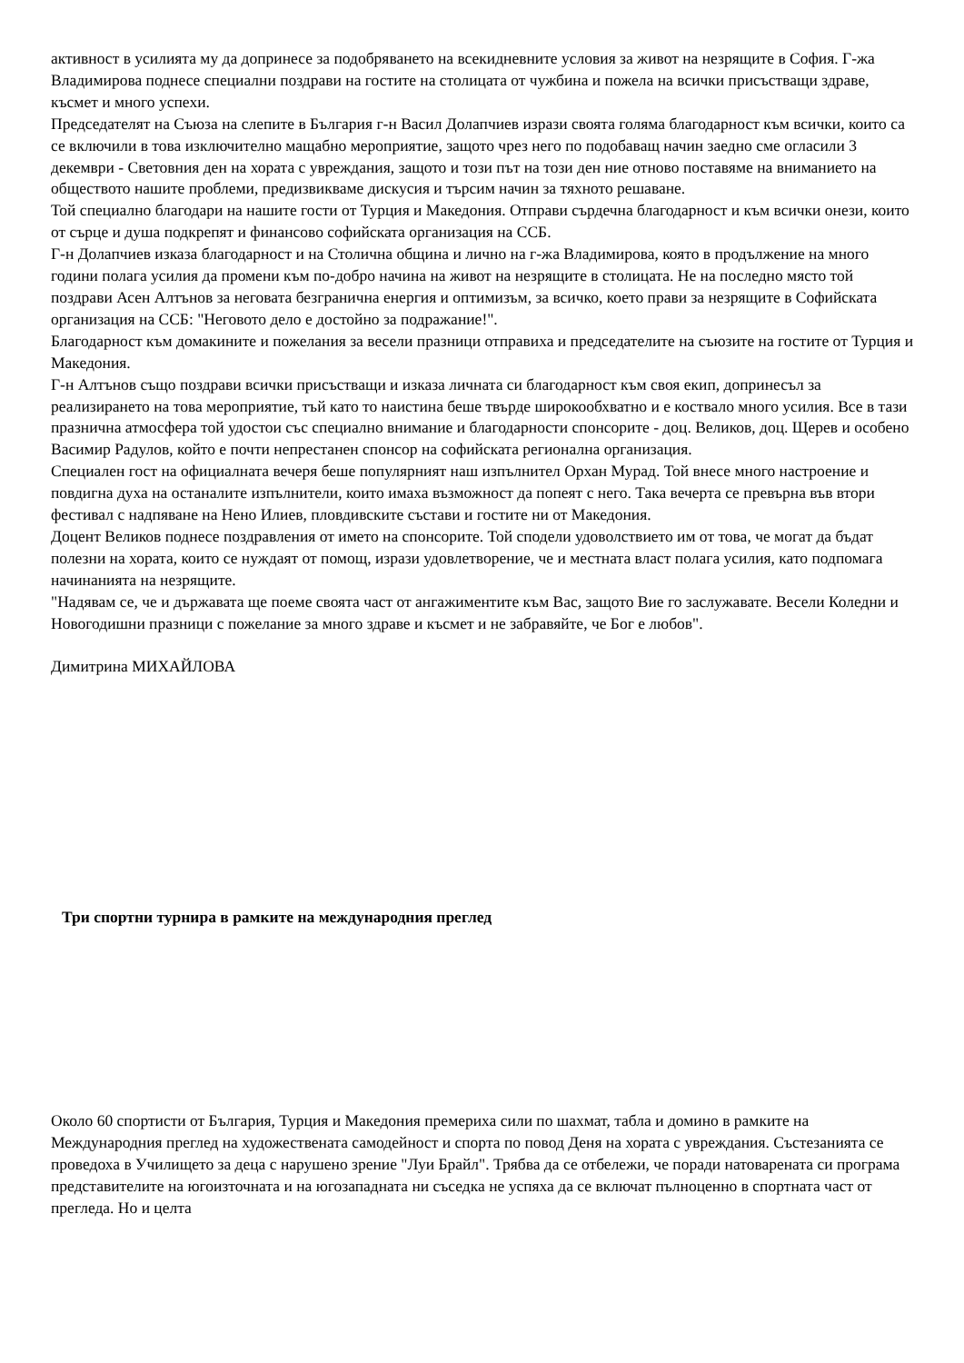активност в усилията му да допринесе за подобряването на всекидневните условия за живот на незрящите в София. Г-жа Владимирова поднесе специални поздрави на гостите на столицата от чужбина и пожела на всички присъстващи здраве, късмет и много успехи.
Председателят на Съюза на слепите в България г-н Васил Долапчиев изрази своята голяма благодарност към всички, които са се включили в това изключително мащабно мероприятие, защото чрез него по подобаващ начин заедно сме огласили 3 декември - Световния ден на хората с увреждания, защото и този път на този ден ние отново поставяме на вниманието на обществото нашите проблеми, предизвикваме дискусия и търсим начин за тяхното решаване.
Той специално благодари на нашите гости от Турция и Македония. Отправи сърдечна благодарност и към всички онези, които от сърце и душа подкрепят и финансово софийската организация на ССБ.
Г-н Долапчиев изказа благодарност и на Столична община и лично на г-жа Владимирова, която в продължение на много години полага усилия да промени към по-добро начина на живот на незрящите в столицата. Не на последно място той поздрави Асен Алтънов за неговата безгранична енергия и оптимизъм, за всичко, което прави за незрящите в Софийската организация на ССБ: "Неговото дело е достойно за подражание!".
Благодарност към домакините и пожелания за весели празници отправиха и председателите на съюзите на гостите от Турция и Македония.
Г-н Алтънов също поздрави всички присъстващи и изказа личната си благодарност към своя екип, допринесъл за реализирането на това мероприятие, тъй като то наистина беше твърде широкообхватно и е коствало много усилия. Все в тази празнична атмосфера той удостои със специално внимание и благодарности спонсорите - доц. Великов, доц. Щерев и особено Васимир Радулов, който е почти непрестанен спонсор на софийската регионална организация.
Специален гост на официалната вечеря беше популярният наш изпълнител Орхан Мурад. Той внесе много настроение и повдигна духа на останалите изпълнители, които имаха възможност да попеят с него. Така вечерта се превърна във втори фестивал с надпяване на Нено Илиев, пловдивските състави и гостите ни от Македония.
Доцент Великов поднесе поздравления от името на спонсорите. Той сподели удоволствието им от това, че могат да бъдат полезни на хората, които се нуждаят от помощ, изрази удовлетворение, че и местната власт полага усилия, като подпомага начинанията на незрящите.
"Надявам се, че и държавата ще поеме своята част от ангажиментите към Вас, защото Вие го заслужавате. Весели Коледни и Новогодишни празници с пожелание за много здраве и късмет и не забравяйте, че Бог е любов".
Димитрина МИХАЙЛОВА
Три спортни турнира в рамките на международния преглед
Около 60 спортисти от България, Турция и Македония премериха сили по шахмат, табла и домино в рамките на Международния преглед на художествената самодейност и спорта по повод Деня на хората с увреждания. Състезанията се проведоха в Училището за деца с нарушено зрение "Луи Брайл". Трябва да се отбележи, че поради натоварената си програма представителите на югоизточната и на югозападната ни съседка не успяха да се включат пълноценно в спортната част от прегледа. Но и целта